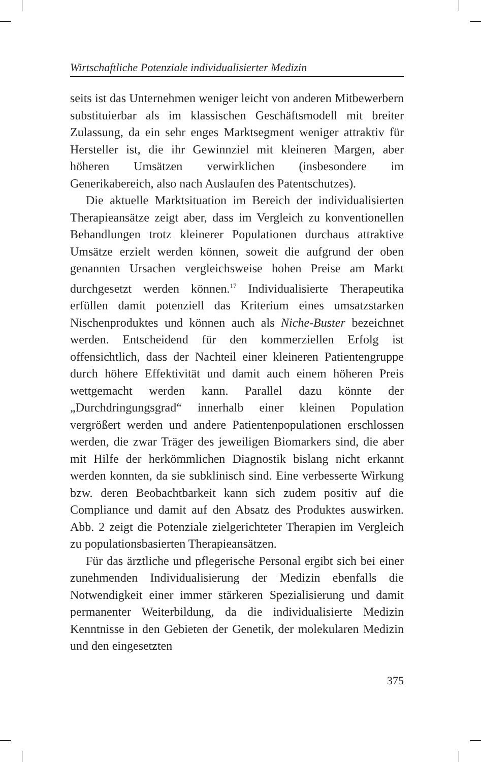Wirtschaftliche Potenziale individualisierter Medizin
seits ist das Unternehmen weniger leicht von anderen Mitbewerbern substituierbar als im klassischen Geschäftsmodell mit breiter Zulassung, da ein sehr enges Marktsegment weniger attraktiv für Hersteller ist, die ihr Gewinnziel mit kleineren Margen, aber höheren Umsätzen verwirklichen (insbesondere im Generikabereich, also nach Auslaufen des Patentschutzes).
Die aktuelle Marktsituation im Bereich der individualisierten Therapieansätze zeigt aber, dass im Vergleich zu konventionellen Behandlungen trotz kleinerer Populationen durchaus attraktive Umsätze erzielt werden können, soweit die aufgrund der oben genannten Ursachen vergleichsweise hohen Preise am Markt durchgesetzt werden können.<sup>17</sup> Individualisierte Therapeutika erfüllen damit potenziell das Kriterium eines umsatzstarken Nischenproduktes und können auch als Niche-Buster bezeichnet werden. Entscheidend für den kommerziellen Erfolg ist offensichtlich, dass der Nachteil einer kleineren Patientengruppe durch höhere Effektivität und damit auch einem höheren Preis wettgemacht werden kann. Parallel dazu könnte der „Durchdringungsgrad“ innerhalb einer kleinen Population vergrößert werden und andere Patientenpopulationen erschlossen werden, die zwar Träger des jeweiligen Biomarkers sind, die aber mit Hilfe der herkömmlichen Diagnostik bislang nicht erkannt werden konnten, da sie subklinisch sind. Eine verbesserte Wirkung bzw. deren Beobachtbarkeit kann sich zudem positiv auf die Compliance und damit auf den Absatz des Produktes auswirken. Abb. 2 zeigt die Potenziale zielgerichteter Therapien im Vergleich zu populationsbasierten Therapieansätzen.
Für das ärztliche und pflegerische Personal ergibt sich bei einer zunehmenden Individualisierung der Medizin ebenfalls die Notwendigkeit einer immer stärkeren Spezialisierung und damit permanenter Weiterbildung, da die individualisierte Medizin Kenntnisse in den Gebieten der Genetik, der molekularen Medizin und den eingesetzten
375